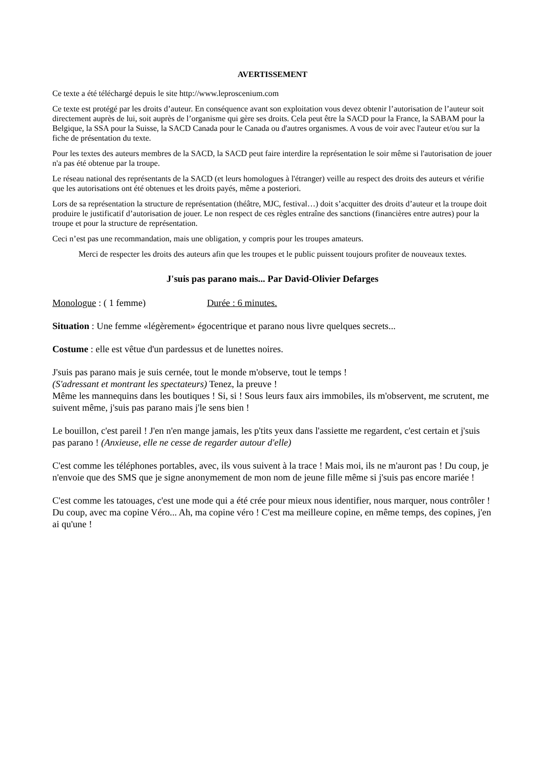AVERTISSEMENT
Ce texte a été téléchargé depuis le site http://www.leproscenium.com
Ce texte est protégé par les droits d’auteur. En conséquence avant son exploitation vous devez obtenir l’autorisation de l’auteur soit directement auprès de lui, soit auprès de l’organisme qui gère ses droits. Cela peut être la SACD pour la France, la SABAM pour la Belgique, la SSA pour la Suisse, la SACD Canada pour le Canada ou d'autres organismes. A vous de voir avec l'auteur et/ou sur la fiche de présentation du texte.
Pour les textes des auteurs membres de la SACD, la SACD peut faire interdire la représentation le soir même si l'autorisation de jouer n'a pas été obtenue par la troupe.
Le réseau national des représentants de la SACD (et leurs homologues à l'étranger) veille au respect des droits des auteurs et vérifie que les autorisations ont été obtenues et les droits payés, même a posteriori.
Lors de sa représentation la structure de représentation (théâtre, MJC, festival…) doit s’acquitter des droits d’auteur et la troupe doit produire le justificatif d’autorisation de jouer. Le non respect de ces règles entraîne des sanctions (financières entre autres) pour la troupe et pour la structure de représentation.
Ceci n’est pas une recommandation, mais une obligation, y compris pour les troupes amateurs.
Merci de respecter les droits des auteurs afin que les troupes et le public puissent toujours profiter de nouveaux textes.
J'suis pas parano mais... Par David-Olivier Defarges
Monologue : ( 1 femme) Durée : 6 minutes.
Situation : Une femme «légèrement» égocentrique et parano nous livre quelques secrets...
Costume : elle est vêtue d'un pardessus et de lunettes noires.
J'suis pas parano mais je suis cernée, tout le monde m'observe, tout le temps !
(S'adressant et montrant les spectateurs) Tenez, la preuve !
Même les mannequins dans les boutiques ! Si, si ! Sous leurs faux airs immobiles, ils m'observent, me scrutent, me suivent même, j'suis pas parano mais j'le sens bien !
Le bouillon, c'est pareil ! J'en n'en mange jamais, les p'tits yeux dans l'assiette me regardent, c'est certain et j'suis pas parano ! (Anxieuse, elle ne cesse de regarder autour d'elle)
C'est comme les téléphones portables, avec, ils vous suivent à la trace ! Mais moi, ils ne m'auront pas ! Du coup, je n'envoie que des SMS que je signe anonymement de mon nom de jeune fille même si j'suis pas encore mariée !
C'est comme les tatouages, c'est une mode qui a été crée pour mieux nous identifier, nous marquer, nous contrôler ! Du coup, avec ma copine Véro... Ah, ma copine véro ! C'est ma meilleure copine, en même temps, des copines, j'en ai qu'une !